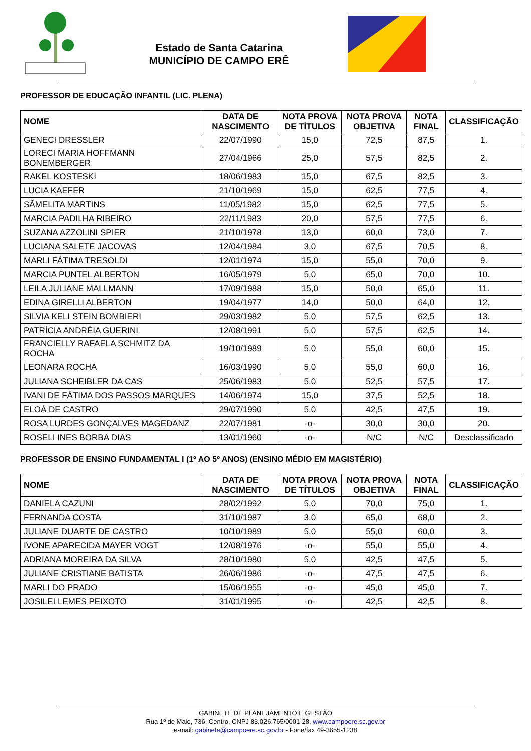Estado de Santa Catarina
MUNICÍPIO DE CAMPO ERÊ
PROFESSOR DE EDUCAÇÃO INFANTIL (LIC. PLENA)
| NOME | DATA DE NASCIMENTO | NOTA PROVA DE TÍTULOS | NOTA PROVA OBJETIVA | NOTA FINAL | CLASSIFICAÇÃO |
| --- | --- | --- | --- | --- | --- |
| GENECI DRESSLER | 22/07/1990 | 15,0 | 72,5 | 87,5 | 1. |
| LORECI MARIA HOFFMANN BONEMBERGER | 27/04/1966 | 25,0 | 57,5 | 82,5 | 2. |
| RAKEL KOSTESKI | 18/06/1983 | 15,0 | 67,5 | 82,5 | 3. |
| LUCIA KAEFER | 21/10/1969 | 15,0 | 62,5 | 77,5 | 4. |
| SÃMELITA MARTINS | 11/05/1982 | 15,0 | 62,5 | 77,5 | 5. |
| MARCIA PADILHA RIBEIRO | 22/11/1983 | 20,0 | 57,5 | 77,5 | 6. |
| SUZANA AZZOLINI SPIER | 21/10/1978 | 13,0 | 60,0 | 73,0 | 7. |
| LUCIANA SALETE JACOVAS | 12/04/1984 | 3,0 | 67,5 | 70,5 | 8. |
| MARLI FÁTIMA TRESOLDI | 12/01/1974 | 15,0 | 55,0 | 70,0 | 9. |
| MARCIA PUNTEL ALBERTON | 16/05/1979 | 5,0 | 65,0 | 70,0 | 10. |
| LEILA JULIANE MALLMANN | 17/09/1988 | 15,0 | 50,0 | 65,0 | 11. |
| EDINA GIRELLI ALBERTON | 19/04/1977 | 14,0 | 50,0 | 64,0 | 12. |
| SILVIA KELI STEIN BOMBIERI | 29/03/1982 | 5,0 | 57,5 | 62,5 | 13. |
| PATRÍCIA ANDRÉIA GUERINI | 12/08/1991 | 5,0 | 57,5 | 62,5 | 14. |
| FRANCIELLY RAFAELA SCHMITZ DA ROCHA | 19/10/1989 | 5,0 | 55,0 | 60,0 | 15. |
| LEONARA ROCHA | 16/03/1990 | 5,0 | 55,0 | 60,0 | 16. |
| JULIANA SCHEIBLER DA CAS | 25/06/1983 | 5,0 | 52,5 | 57,5 | 17. |
| IVANI DE FÁTIMA DOS PASSOS MARQUES | 14/06/1974 | 15,0 | 37,5 | 52,5 | 18. |
| ELOÁ DE CASTRO | 29/07/1990 | 5,0 | 42,5 | 47,5 | 19. |
| ROSA LURDES GONÇALVES MAGEDANZ | 22/07/1981 | -o- | 30,0 | 30,0 | 20. |
| ROSELI INES BORBA DIAS | 13/01/1960 | -o- | N/C | N/C | Desclassificado |
PROFESSOR DE ENSINO FUNDAMENTAL I (1º AO 5º ANOS) (ENSINO MÉDIO EM MAGISTÉRIO)
| NOME | DATA DE NASCIMENTO | NOTA PROVA DE TÍTULOS | NOTA PROVA OBJETIVA | NOTA FINAL | CLASSIFICAÇÃO |
| --- | --- | --- | --- | --- | --- |
| DANIELA CAZUNI | 28/02/1992 | 5,0 | 70,0 | 75,0 | 1. |
| FERNANDA COSTA | 31/10/1987 | 3,0 | 65,0 | 68,0 | 2. |
| JULIANE DUARTE DE CASTRO | 10/10/1989 | 5,0 | 55,0 | 60,0 | 3. |
| IVONE APARECIDA MAYER VOGT | 12/08/1976 | -o- | 55,0 | 55,0 | 4. |
| ADRIANA MOREIRA DA SILVA | 28/10/1980 | 5,0 | 42,5 | 47,5 | 5. |
| JULIANE CRISTIANE BATISTA | 26/06/1986 | -o- | 47,5 | 47,5 | 6. |
| MARLI DO PRADO | 15/06/1955 | -o- | 45,0 | 45,0 | 7. |
| JOSILEI LEMES PEIXOTO | 31/01/1995 | -o- | 42,5 | 42,5 | 8. |
GABINETE DE PLANEJAMENTO E GESTÃO
Rua 1º de Maio, 736, Centro, CNPJ 83.026.765/0001-28, www.campoere.sc.gov.br
e-mail: gabinete@campoere.sc.gov.br - Fone/fax 49-3655-1238